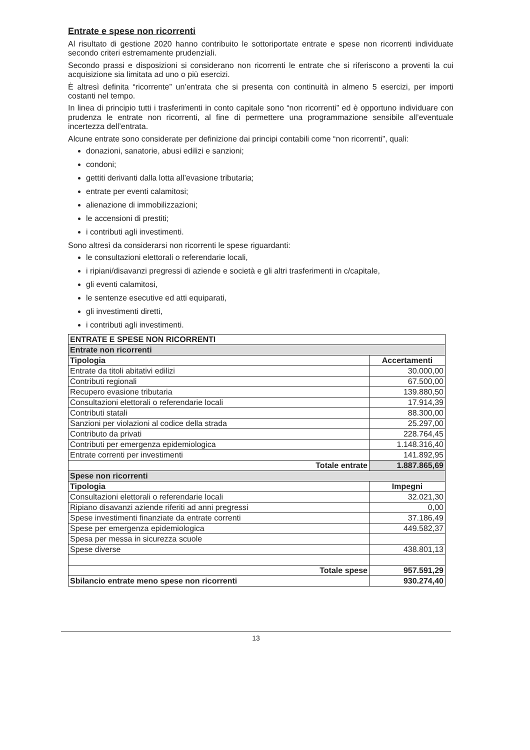Entrate e spese non ricorrenti
Al risultato di gestione 2020 hanno contribuito le sottoriportate entrate e spese non ricorrenti individuate secondo criteri estremamente prudenziali.
Secondo prassi e disposizioni si considerano non ricorrenti le entrate che si riferiscono a proventi la cui acquisizione sia limitata ad uno o più esercizi.
È altresì definita “ricorrente” un’entrata che si presenta con continuità in almeno 5 esercizi, per importi costanti nel tempo.
In linea di principio tutti i trasferimenti in conto capitale sono “non ricorrenti” ed è opportuno individuare con prudenza le entrate non ricorrenti, al fine di permettere una programmazione sensibile all’eventuale incertezza dell’entrata.
Alcune entrate sono considerate per definizione dai principi contabili come “non ricorrenti”, quali:
donazioni, sanatorie, abusi edilizi e sanzioni;
condoni;
gettiti derivanti dalla lotta all’evasione tributaria;
entrate per eventi calamitosi;
alienazione di immobilizzazioni;
le accensioni di prestiti;
i contributi agli investimenti.
Sono altresì da considerarsi non ricorrenti le spese riguardanti:
le consultazioni elettorali o referendarie locali,
i ripiani/disavanzi pregressi di aziende e società e gli altri trasferimenti in c/capitale,
gli eventi calamitosi,
le sentenze esecutive ed atti equiparati,
gli investimenti diretti,
i contributi agli investimenti.
| ENTRATE E SPESE NON RICORRENTI | |
| --- | --- |
| Entrate non ricorrenti | |
| Tipologia | Accertamenti |
| Entrate da titoli abitativi edilizi | 30.000,00 |
| Contributi regionali | 67.500,00 |
| Recupero evasione tributaria | 139.880,50 |
| Consultazioni elettorali o referendarie locali | 17.914,39 |
| Contributi statali | 88.300,00 |
| Sanzioni per violazioni al codice della strada | 25.297,00 |
| Contributo da privati | 228.764,45 |
| Contributi per emergenza epidemiologica | 1.148.316,40 |
| Entrate correnti per investimenti | 141.892,95 |
| Totale entrate | 1.887.865,69 |
| Spese non ricorrenti | |
| Tipologia | Impegni |
| Consultazioni elettorali o referendarie locali | 32.021,30 |
| Ripiano disavanzi aziende riferiti ad anni pregressi | 0,00 |
| Spese investimenti finanziate da entrate correnti | 37.186,49 |
| Spese per emergenza epidemiologica | 449.582,37 |
| Spesa per messa in sicurezza scuole | |
| Spese diverse | 438.801,13 |
| Totale spese | 957.591,29 |
| Sbilancio entrate meno spese non ricorrenti | 930.274,40 |
13